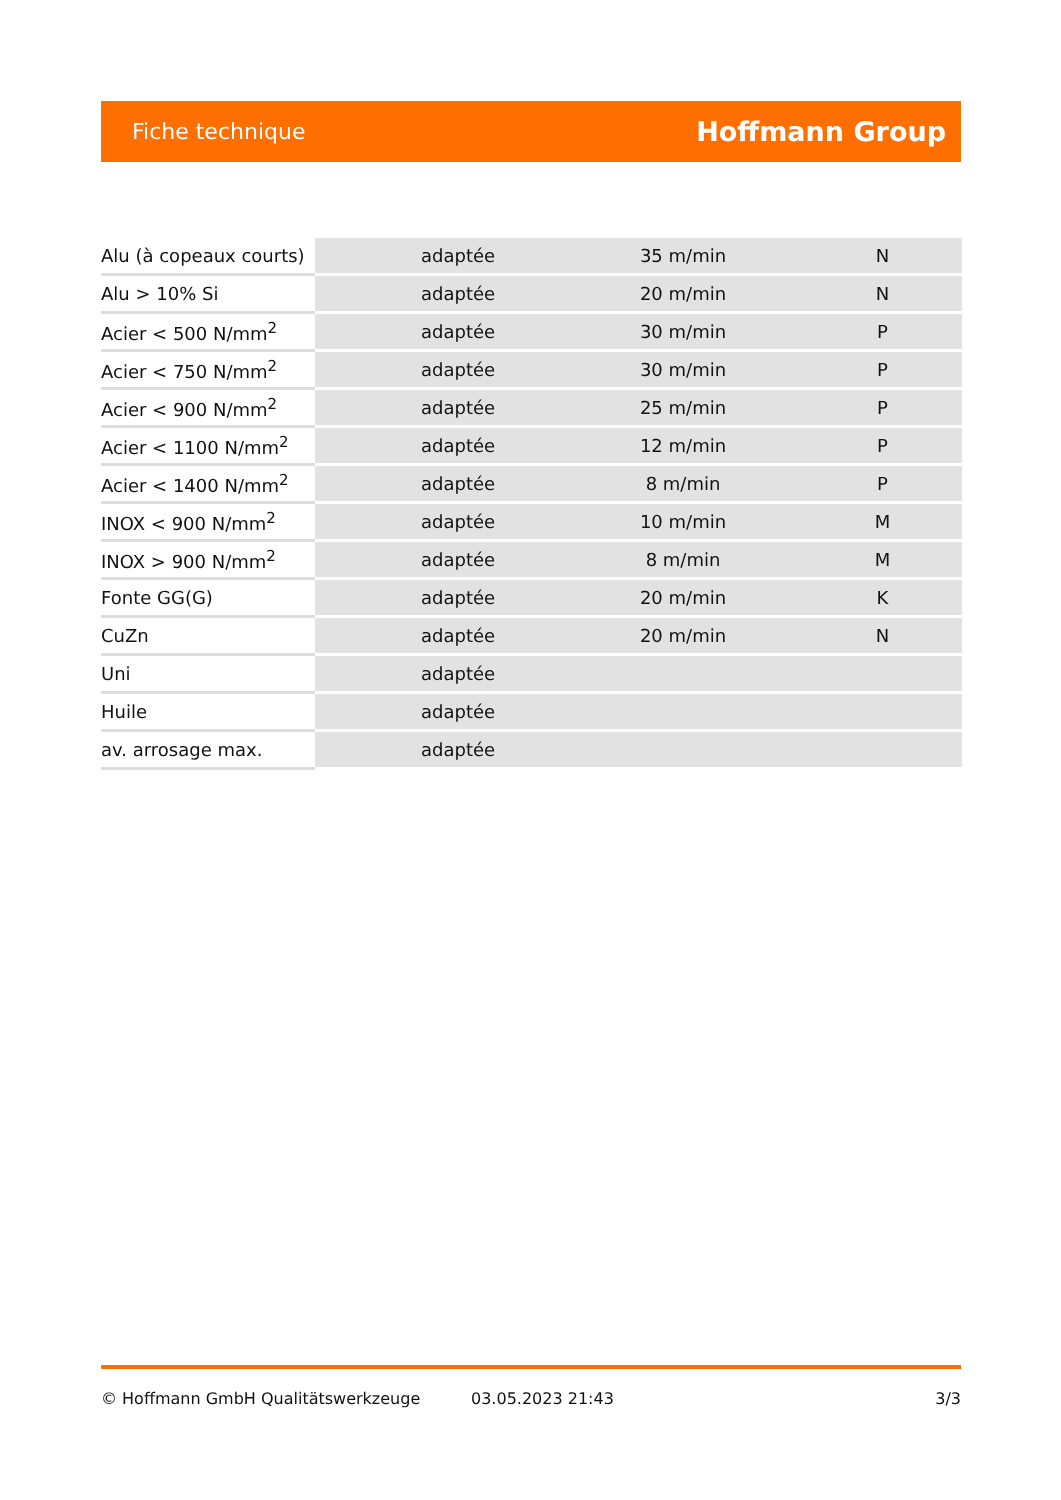Fiche technique Hoffmann Group
| Alu (à copeaux courts) | adaptée | 35 m/min | N |
| Alu > 10% Si | adaptée | 20 m/min | N |
| Acier < 500 N/mm<sup>2</sup> | adaptée | 30 m/min | P |
| Acier < 750 N/mm<sup>2</sup> | adaptée | 30 m/min | P |
| Acier < 900 N/mm<sup>2</sup> | adaptée | 25 m/min | P |
| Acier < 1100 N/mm<sup>2</sup> | adaptée | 12 m/min | P |
| Acier < 1400 N/mm<sup>2</sup> | adaptée | 8 m/min | P |
| INOX < 900 N/mm<sup>2</sup> | adaptée | 10 m/min | M |
| INOX > 900 N/mm<sup>2</sup> | adaptée | 8 m/min | M |
| Fonte GG(G) | adaptée | 20 m/min | K |
| CuZn | adaptée | 20 m/min | N |
| Uni | adaptée | | |
| Huile | adaptée | | |
| av. arrosage max. | adaptée | | |
© Hoffmann GmbH Qualitätswerkzeuge 03.05.2023 21:43 3/3